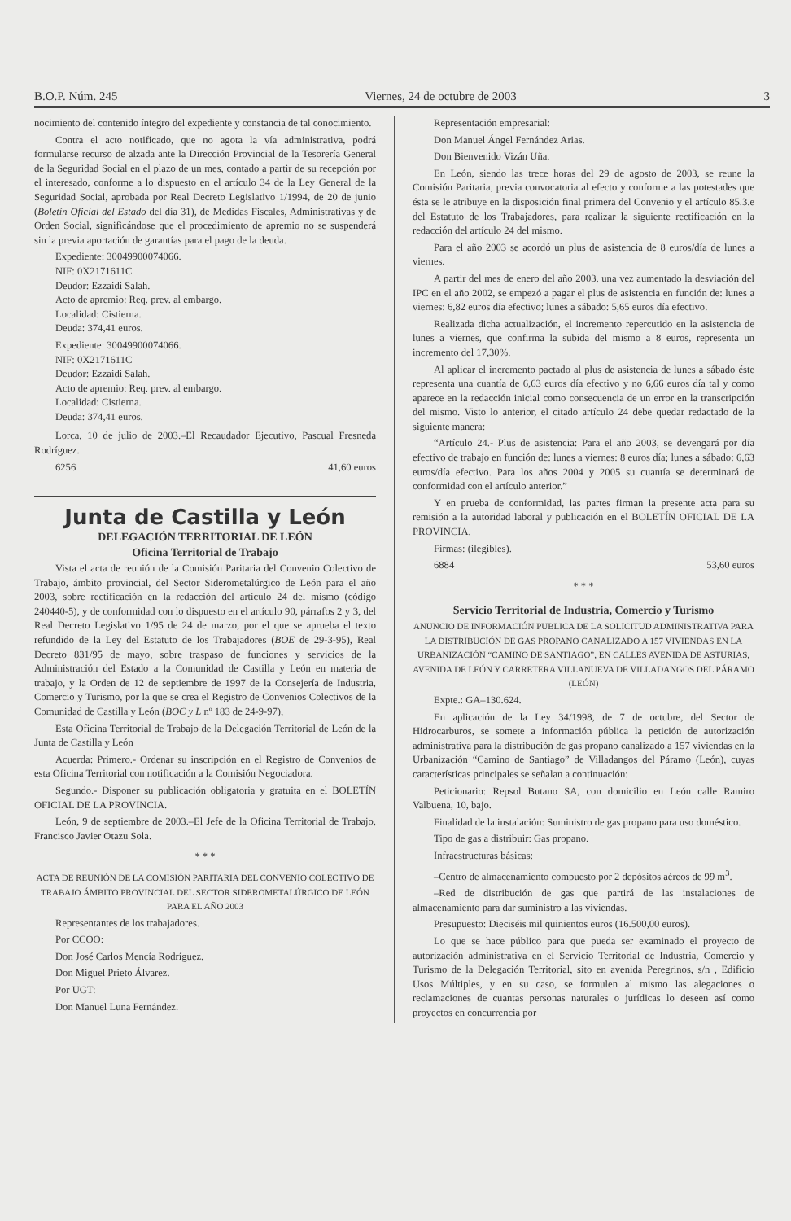B.O.P. Núm. 245 Viernes, 24 de octubre de 2003 3
nocimiento del contenido íntegro del expediente y constancia de tal conocimiento.
Contra el acto notificado, que no agota la vía administrativa, podrá formularse recurso de alzada ante la Dirección Provincial de la Tesorería General de la Seguridad Social en el plazo de un mes, contado a partir de su recepción por el interesado, conforme a lo dispuesto en el artículo 34 de la Ley General de la Seguridad Social, aprobada por Real Decreto Legislativo 1/1994, de 20 de junio (Boletín Oficial del Estado del día 31), de Medidas Fiscales, Administrativas y de Orden Social, significándose que el procedimiento de apremio no se suspenderá sin la previa aportación de garantías para el pago de la deuda.
Expediente: 30049900074066.
NIF: 0X2171611C
Deudor: Ezzaidi Salah.
Acto de apremio: Req. prev. al embargo.
Localidad: Cistierna.
Deuda: 374,41 euros.
Expediente: 30049900074066.
NIF: 0X2171611C
Deudor: Ezzaidi Salah.
Acto de apremio: Req. prev. al embargo.
Localidad: Cistierna.
Deuda: 374,41 euros.
Lorca, 10 de julio de 2003.–El Recaudador Ejecutivo, Pascual Fresneda Rodríguez.
6256 41,60 euros
Junta de Castilla y León
DELEGACIÓN TERRITORIAL DE LEÓN
Oficina Territorial de Trabajo
Vista el acta de reunión de la Comisión Paritaria del Convenio Colectivo de Trabajo, ámbito provincial, del Sector Siderometalúrgico de León para el año 2003, sobre rectificación en la redacción del artículo 24 del mismo (código 240440-5), y de conformidad con lo dispuesto en el artículo 90, párrafos 2 y 3, del Real Decreto Legislativo 1/95 de 24 de marzo, por el que se aprueba el texto refundido de la Ley del Estatuto de los Trabajadores (BOE de 29-3-95), Real Decreto 831/95 de mayo, sobre traspaso de funciones y servicios de la Administración del Estado a la Comunidad de Castilla y León en materia de trabajo, y la Orden de 12 de septiembre de 1997 de la Consejería de Industria, Comercio y Turismo, por la que se crea el Registro de Convenios Colectivos de la Comunidad de Castilla y León (BOC y L nº 183 de 24-9-97),
Esta Oficina Territorial de Trabajo de la Delegación Territorial de León de la Junta de Castilla y León
Acuerda: Primero.- Ordenar su inscripción en el Registro de Convenios de esta Oficina Territorial con notificación a la Comisión Negociadora.
Segundo.- Disponer su publicación obligatoria y gratuita en el BOLETÍN OFICIAL DE LA PROVINCIA.
León, 9 de septiembre de 2003.–El Jefe de la Oficina Territorial de Trabajo, Francisco Javier Otazu Sola.
* * *
ACTA DE REUNIÓN DE LA COMISIÓN PARITARIA DEL CONVENIO COLECTIVO DE TRABAJO ÁMBITO PROVINCIAL DEL SECTOR SIDEROMETALÚRGICO DE LEÓN PARA EL AÑO 2003
Representantes de los trabajadores.
Por CCOO:
Don José Carlos Mencía Rodríguez.
Don Miguel Prieto Álvarez.
Por UGT:
Don Manuel Luna Fernández.
Representación empresarial:
Don Manuel Ángel Fernández Arias.
Don Bienvenido Vizán Uña.
En León, siendo las trece horas del 29 de agosto de 2003, se reune la Comisión Paritaria, previa convocatoria al efecto y conforme a las potestades que ésta se le atribuye en la disposición final primera del Convenio y el artículo 85.3.e del Estatuto de los Trabajadores, para realizar la siguiente rectificación en la redacción del artículo 24 del mismo.
Para el año 2003 se acordó un plus de asistencia de 8 euros/día de lunes a viernes.
A partir del mes de enero del año 2003, una vez aumentado la desviación del IPC en el año 2002, se empezó a pagar el plus de asistencia en función de: lunes a viernes: 6,82 euros día efectivo; lunes a sábado: 5,65 euros día efectivo.
Realizada dicha actualización, el incremento repercutido en la asistencia de lunes a viernes, que confirma la subida del mismo a 8 euros, representa un incremento del 17,30%.
Al aplicar el incremento pactado al plus de asistencia de lunes a sábado éste representa una cuantía de 6,63 euros día efectivo y no 6,66 euros día tal y como aparece en la redacción inicial como consecuencia de un error en la transcripción del mismo. Visto lo anterior, el citado artículo 24 debe quedar redactado de la siguiente manera:
“Artículo 24.- Plus de asistencia: Para el año 2003, se devengará por día efectivo de trabajo en función de: lunes a viernes: 8 euros día; lunes a sábado: 6,63 euros/día efectivo. Para los años 2004 y 2005 su cuantía se determinará de conformidad con el artículo anterior.”
Y en prueba de conformidad, las partes firman la presente acta para su remisión a la autoridad laboral y publicación en el BOLETÍN OFICIAL DE LA PROVINCIA.
Firmas: (ilegibles).
6884 53,60 euros
* * *
Servicio Territorial de Industria, Comercio y Turismo
ANUNCIO DE INFORMACIÓN PUBLICA DE LA SOLICITUD ADMINISTRATIVA PARA LA DISTRIBUCIÓN DE GAS PROPANO CANALIZADO A 157 VIVIENDAS EN LA URBANIZACIÓN “CAMINO DE SANTIAGO”, EN CALLES AVENIDA DE ASTURIAS, AVENIDA DE LEÓN Y CARRETERA VILLANUEVA DE VILLADANGOS DEL PÁRAMO (LEÓN)
Expte.: GA–130.624.
En aplicación de la Ley 34/1998, de 7 de octubre, del Sector de Hidrocarburos, se somete a información pública la petición de autorización administrativa para la distribución de gas propano canalizado a 157 viviendas en la Urbanización “Camino de Santiago” de Villadangos del Páramo (León), cuyas características principales se señalan a continuación:
Peticionario: Repsol Butano SA, con domicilio en León calle Ramiro Valbuena, 10, bajo.
Finalidad de la instalación: Suministro de gas propano para uso doméstico.
Tipo de gas a distribuir: Gas propano.
Infraestructuras básicas:
–Centro de almacenamiento compuesto por 2 depósitos aéreos de 99 m<sup>3</sup>.
–Red de distribución de gas que partirá de las instalaciones de almacenamiento para dar suministro a las viviendas.
Presupuesto: Dieciséis mil quinientos euros (16.500,00 euros).
Lo que se hace público para que pueda ser examinado el proyecto de autorización administrativa en el Servicio Territorial de Industria, Comercio y Turismo de la Delegación Territorial, sito en avenida Peregrinos, s/n , Edificio Usos Múltiples, y en su caso, se formulen al mismo las alegaciones o reclamaciones de cuantas personas naturales o jurídicas lo deseen así como proyectos en concurrencia por